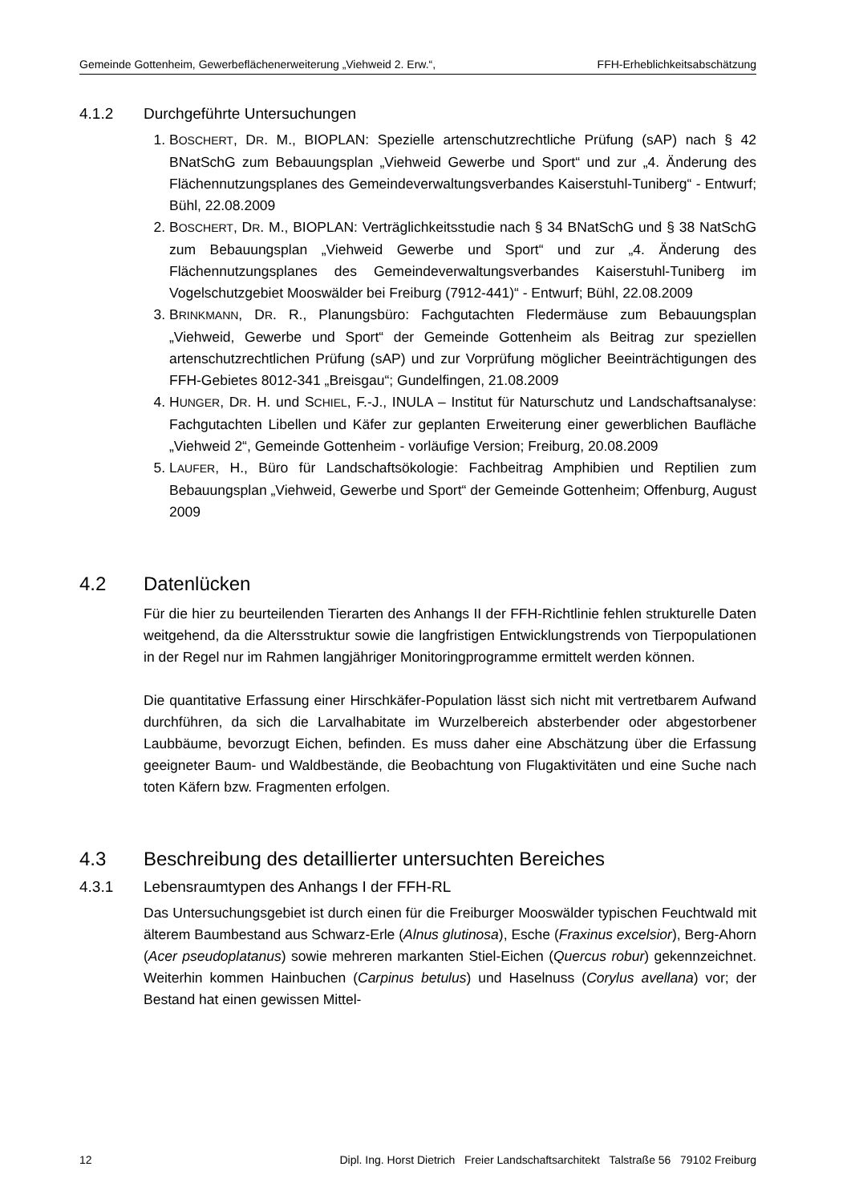Gemeinde Gottenheim, Gewerbeflächenerweiterung „Viehweid 2. Erw.“, FFH-Erheblichkeitsabschätzung
4.1.2 Durchgeführte Untersuchungen
1. BOSCHERT, DR. M., BIOPLAN: Spezielle artenschutzrechtliche Prüfung (sAP) nach § 42 BNatSchG zum Bebauungsplan „Viehweid Gewerbe und Sport“ und zur „4. Änderung des Flächennutzungsplanes des Gemeindeverwaltungsverbandes Kaiserstuhl-Tuniberg“ - Entwurf; Bühl, 22.08.2009
2. BOSCHERT, DR. M., BIOPLAN: Verträglichkeitsstudie nach § 34 BNatSchG und § 38 NatSchG zum Bebauungsplan „Viehweid Gewerbe und Sport“ und zur „4. Änderung des Flächennutzungsplanes des Gemeindeverwaltungsverbandes Kaiserstuhl-Tuniberg im Vogelschutzgebiet Mooswälder bei Freiburg (7912-441)“ - Entwurf; Bühl, 22.08.2009
3. BRINKMANN, DR. R., Planungsbüro: Fachgutachten Fledermäuse zum Bebauungsplan „Viehweid, Gewerbe und Sport“ der Gemeinde Gottenheim als Beitrag zur speziellen artenschutzrechtlichen Prüfung (sAP) und zur Vorprüfung möglicher Beeinträchtigungen des FFH-Gebietes 8012-341 „Breisgau“; Gundelfingen, 21.08.2009
4. HUNGER, DR. H. und SCHIEL, F.-J., INULA – Institut für Naturschutz und Landschaftsanalyse: Fachgutachten Libellen und Käfer zur geplanten Erweiterung einer gewerblichen Baufläche „Viehweid 2“, Gemeinde Gottenheim - vorläufige Version; Freiburg, 20.08.2009
5. LAUFER, H., Büro für Landschaftsökologie: Fachbeitrag Amphibien und Reptilien zum Bebauungsplan „Viehweid, Gewerbe und Sport“ der Gemeinde Gottenheim; Offenburg, August 2009
4.2 Datenlücken
Für die hier zu beurteilenden Tierarten des Anhangs II der FFH-Richtlinie fehlen strukturelle Daten weitgehend, da die Altersstruktur sowie die langfristigen Entwicklungstrends von Tierpopulationen in der Regel nur im Rahmen langjähriger Monitoringprogramme ermittelt werden können.
Die quantitative Erfassung einer Hirschkäfer-Population lässt sich nicht mit vertretbarem Aufwand durchführen, da sich die Larvalhabitate im Wurzelbereich absterbender oder abgestorbener Laubbäume, bevorzugt Eichen, befinden. Es muss daher eine Abschätzung über die Erfassung geeigneter Baum- und Waldbestände, die Beobachtung von Flugaktivitäten und eine Suche nach toten Käfern bzw. Fragmenten erfolgen.
4.3 Beschreibung des detaillierter untersuchten Bereiches
4.3.1 Lebensraumtypen des Anhangs I der FFH-RL
Das Untersuchungsgebiet ist durch einen für die Freiburger Mooswälder typischen Feuchtwald mit älterem Baumbestand aus Schwarz-Erle (Alnus glutinosa), Esche (Fraxinus excelsior), Berg-Ahorn (Acer pseudoplatanus) sowie mehreren markanten Stiel-Eichen (Quercus robur) gekennzeichnet. Weiterhin kommen Hainbuchen (Carpinus betulus) und Haselnuss (Corylus avellana) vor; der Bestand hat einen gewissen Mittel-
12 Dipl. Ing. Horst Dietrich Freier Landschaftsarchitekt Talstraße 56 79102 Freiburg